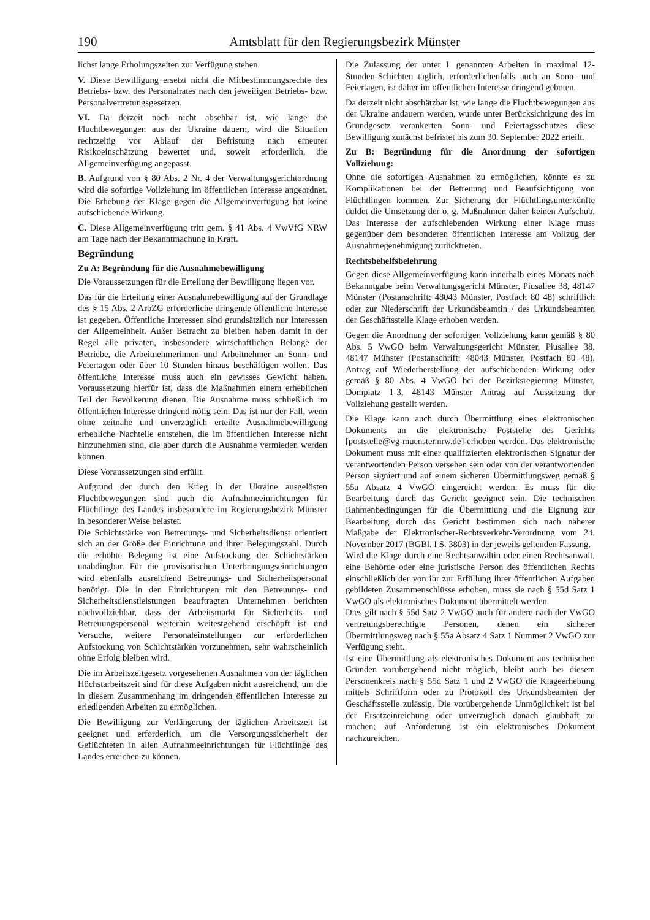190 Amtsblatt für den Regierungsbezirk Münster
lichst lange Erholungszeiten zur Verfügung stehen.
V. Diese Bewilligung ersetzt nicht die Mitbestimmungsrechte des Betriebs- bzw. des Personalrates nach den jeweiligen Betriebs- bzw. Personalvertretungsgesetzen.
VI. Da derzeit noch nicht absehbar ist, wie lange die Fluchtbewegungen aus der Ukraine dauern, wird die Situation rechtzeitig vor Ablauf der Befristung nach erneuter Risikoeinschätzung bewertet und, soweit erforderlich, die Allgemeinverfügung angepasst.
B. Aufgrund von § 80 Abs. 2 Nr. 4 der Verwaltungsgerichtordnung wird die sofortige Vollziehung im öffentlichen Interesse angeordnet. Die Erhebung der Klage gegen die Allgemeinverfügung hat keine aufschiebende Wirkung.
C. Diese Allgemeinverfügung tritt gem. § 41 Abs. 4 VwVfG NRW am Tage nach der Bekanntmachung in Kraft.
Begründung
Zu A: Begründung für die Ausnahmebewilligung
Die Voraussetzungen für die Erteilung der Bewilligung liegen vor.
Das für die Erteilung einer Ausnahmebewilligung auf der Grundlage des § 15 Abs. 2 ArbZG erforderliche dringende öffentliche Interesse ist gegeben. Öffentliche Interessen sind grundsätzlich nur Interessen der Allgemeinheit. Außer Betracht zu bleiben haben damit in der Regel alle privaten, insbesondere wirtschaftlichen Belange der Betriebe, die Arbeitnehmerinnen und Arbeitnehmer an Sonn- und Feiertagen oder über 10 Stunden hinaus beschäftigen wollen. Das öffentliche Interesse muss auch ein gewisses Gewicht haben. Voraussetzung hierfür ist, dass die Maßnahmen einem erheblichen Teil der Bevölkerung dienen. Die Ausnahme muss schließlich im öffentlichen Interesse dringend nötig sein. Das ist nur der Fall, wenn ohne zeitnahe und unverzüglich erteilte Ausnahmebewilligung erhebliche Nachteile entstehen, die im öffentlichen Interesse nicht hinzunehmen sind, die aber durch die Ausnahme vermieden werden können.
Diese Voraussetzungen sind erfüllt.
Aufgrund der durch den Krieg in der Ukraine ausgelösten Fluchtbewegungen sind auch die Aufnahmeeinrichtungen für Flüchtlinge des Landes insbesondere im Regierungsbezirk Münster in besonderer Weise belastet.
Die Schichtstärke von Betreuungs- und Sicherheitsdienst orientiert sich an der Größe der Einrichtung und ihrer Belegungszahl. Durch die erhöhte Belegung ist eine Aufstockung der Schichtstärken unabdingbar. Für die provisorischen Unterbringungseinrichtungen wird ebenfalls ausreichend Betreuungs- und Sicherheitspersonal benötigt. Die in den Einrichtungen mit den Betreuungs- und Sicherheitsdienstleistungen beauftragten Unternehmen berichten nachvollziehbar, dass der Arbeitsmarkt für Sicherheits- und Betreuungspersonal weiterhin weitestgehend erschöpft ist und Versuche, weitere Personaleinstellungen zur erforderlichen Aufstockung von Schichtstärken vorzunehmen, sehr wahrscheinlich ohne Erfolg bleiben wird.
Die im Arbeitszeitgesetz vorgesehenen Ausnahmen von der täglichen Höchstarbeitszeit sind für diese Aufgaben nicht ausreichend, um die in diesem Zusammenhang im dringenden öffentlichen Interesse zu erledigenden Arbeiten zu ermöglichen.
Die Bewilligung zur Verlängerung der täglichen Arbeitszeit ist geeignet und erforderlich, um die Versorgungssicherheit der Geflüchteten in allen Aufnahmeeinrichtungen für Flüchtlinge des Landes erreichen zu können.
Die Zulassung der unter I. genannten Arbeiten in maximal 12-Stunden-Schichten täglich, erforderlichenfalls auch an Sonn- und Feiertagen, ist daher im öffentlichen Interesse dringend geboten.
Da derzeit nicht abschätzbar ist, wie lange die Fluchtbewegungen aus der Ukraine andauern werden, wurde unter Berücksichtigung des im Grundgesetz verankerten Sonn- und Feiertagsschutzes diese Bewilligung zunächst befristet bis zum 30. September 2022 erteilt.
Zu B: Begründung für die Anordnung der sofortigen Vollziehung:
Ohne die sofortigen Ausnahmen zu ermöglichen, könnte es zu Komplikationen bei der Betreuung und Beaufsichtigung von Flüchtlingen kommen. Zur Sicherung der Flüchtlingsunterkünfte duldet die Umsetzung der o. g. Maßnahmen daher keinen Aufschub. Das Interesse der aufschiebenden Wirkung einer Klage muss gegenüber dem besonderen öffentlichen Interesse am Vollzug der Ausnahmegenehmigung zurücktreten.
Rechtsbehelfsbelehrung
Gegen diese Allgemeinverfügung kann innerhalb eines Monats nach Bekanntgabe beim Verwaltungsgericht Münster, Piusallee 38, 48147 Münster (Postanschrift: 48043 Münster, Postfach 80 48) schriftlich oder zur Niederschrift der Urkundsbeamtin / des Urkundsbeamten der Geschäftsstelle Klage erhoben werden.
Gegen die Anordnung der sofortigen Vollziehung kann gemäß § 80 Abs. 5 VwGO beim Verwaltungsgericht Münster, Piusallee 38, 48147 Münster (Postanschrift: 48043 Münster, Postfach 80 48), Antrag auf Wiederherstellung der aufschiebenden Wirkung oder gemäß § 80 Abs. 4 VwGO bei der Bezirksregierung Münster, Domplatz 1-3, 48143 Münster Antrag auf Aussetzung der Vollziehung gestellt werden.
Die Klage kann auch durch Übermittlung eines elektronischen Dokuments an die elektronische Poststelle des Gerichts [poststelle@vg-muenster.nrw.de] erhoben werden. Das elektronische Dokument muss mit einer qualifizierten elektronischen Signatur der verantwortenden Person versehen sein oder von der verantwortenden Person signiert und auf einem sicheren Übermittlungsweg gemäß § 55a Absatz 4 VwGO eingereicht werden. Es muss für die Bearbeitung durch das Gericht geeignet sein. Die technischen Rahmenbedingungen für die Übermittlung und die Eignung zur Bearbeitung durch das Gericht bestimmen sich nach näherer Maßgabe der Elektronischer-Rechtsverkehr-Verordnung vom 24. November 2017 (BGBl. I S. 3803) in der jeweils geltenden Fassung.
Wird die Klage durch eine Rechtsanwältin oder einen Rechtsanwalt, eine Behörde oder eine juristische Person des öffentlichen Rechts einschließlich der von ihr zur Erfüllung ihrer öffentlichen Aufgaben gebildeten Zusammenschlüsse erhoben, muss sie nach § 55d Satz 1 VwGO als elektronisches Dokument übermittelt werden.
Dies gilt nach § 55d Satz 2 VwGO auch für andere nach der VwGO vertretungsberechtigte Personen, denen ein sicherer Übermittlungsweg nach § 55a Absatz 4 Satz 1 Nummer 2 VwGO zur Verfügung steht.
Ist eine Übermittlung als elektronisches Dokument aus technischen Gründen vorübergehend nicht möglich, bleibt auch bei diesem Personenkreis nach § 55d Satz 1 und 2 VwGO die Klageerhebung mittels Schriftform oder zu Protokoll des Urkundsbeamten der Geschäftsstelle zulässig. Die vorübergehende Unmöglichkeit ist bei der Ersatzeinreichung oder unverzüglich danach glaubhaft zu machen; auf Anforderung ist ein elektronisches Dokument nachzureichen.